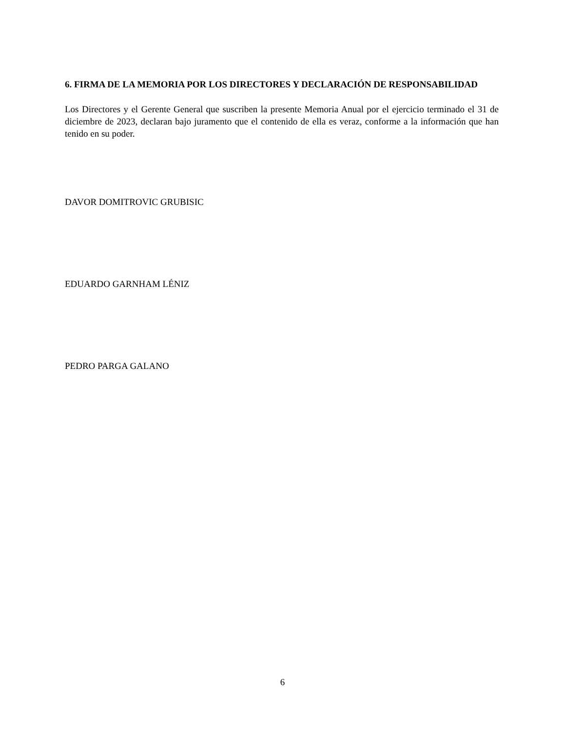6. FIRMA DE LA MEMORIA POR LOS DIRECTORES Y DECLARACIÓN DE RESPONSABILIDAD
Los Directores y el Gerente General que suscriben la presente Memoria Anual por el ejercicio terminado el 31 de diciembre de 2023, declaran bajo juramento que el contenido de ella es veraz, conforme a la información que han tenido en su poder.
DAVOR DOMITROVIC GRUBISIC
EDUARDO GARNHAM LÉNIZ
PEDRO PARGA GALANO
6